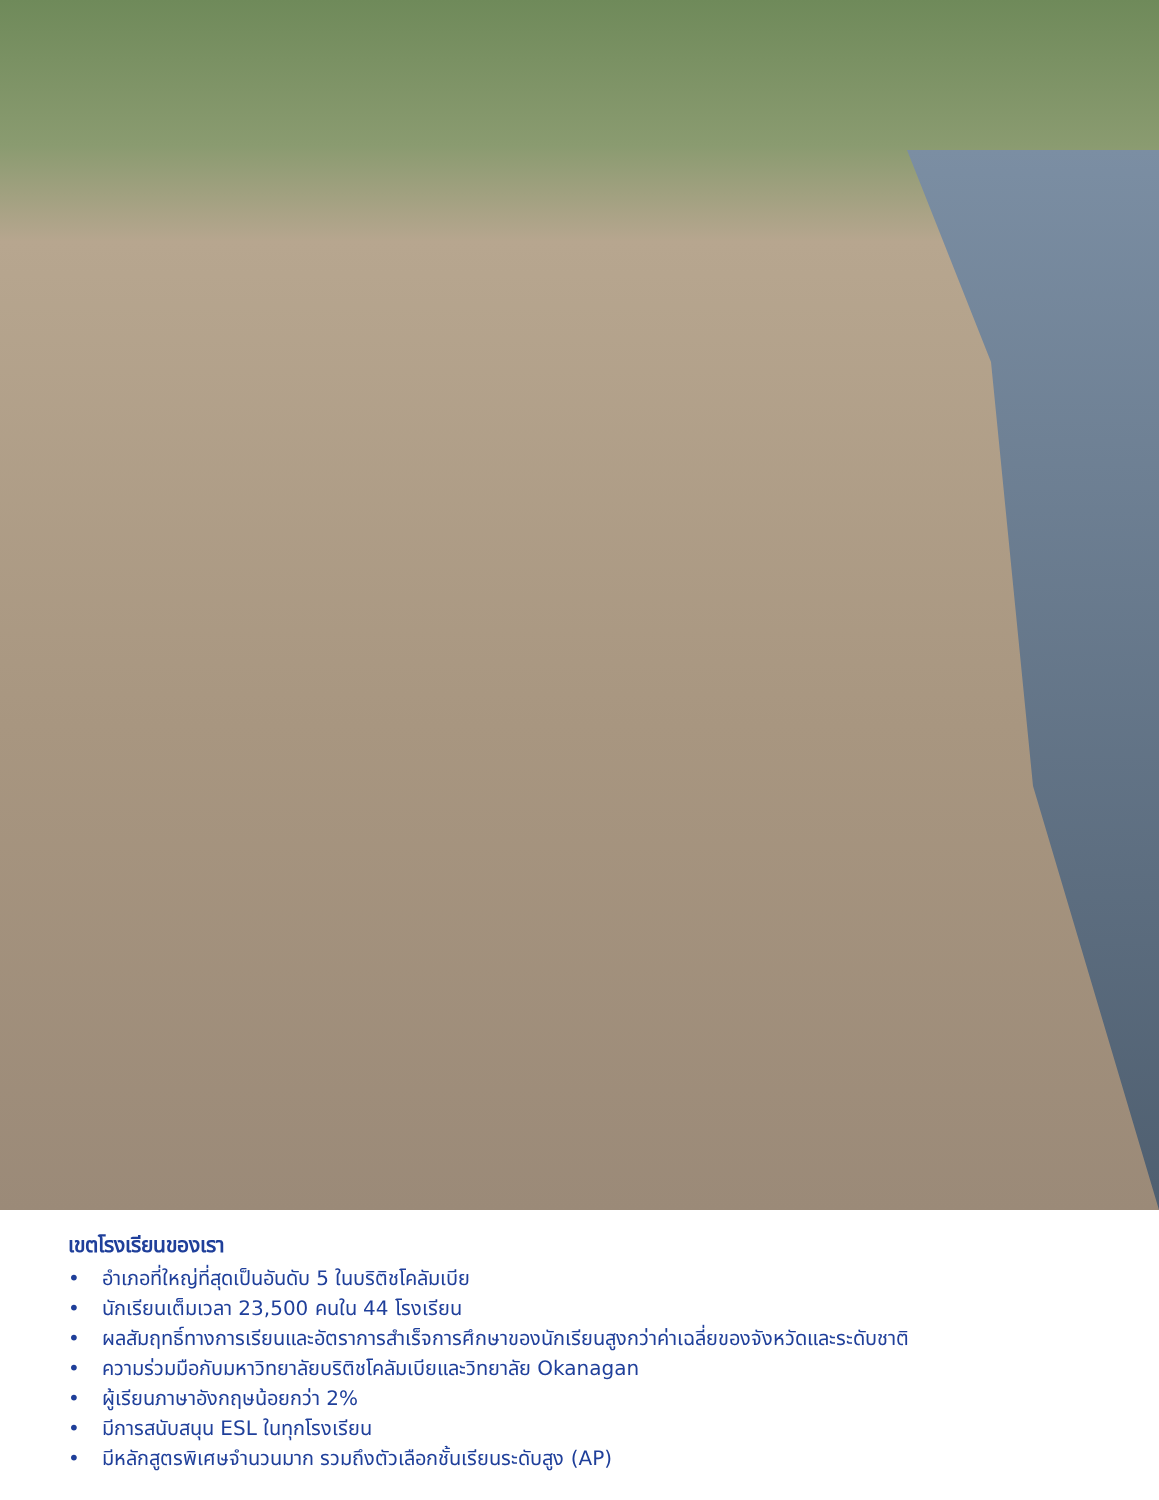เขตโรงเรียนของเรา
• อำเภอที่ใหญ่ที่สุดเป็นอันดับ 5 ในบริติชโคลัมเบีย
• นักเรียนเต็มเวลา 23,500 คนใน 44 โรงเรียน
• ผลสัมฤทธิ์ทางการเรียนและอัตราการสำเร็จการศึกษาของนักเรียนสูงกว่าค่าเฉลี่ยของจังหวัดและระดับชาติ
• ความร่วมมือกับมหาวิทยาลัยบริติชโคลัมเบียและวิทยาลัย Okanagan
• ผู้เรียนภาษาอังกฤษน้อยกว่า 2%
• มีการสนับสนุน ESL ในทุกโรงเรียน
• มีหลักสูตรพิเศษจำนวนมาก รวมถึงตัวเลือกชั้นเรียนระดับสูง (AP)